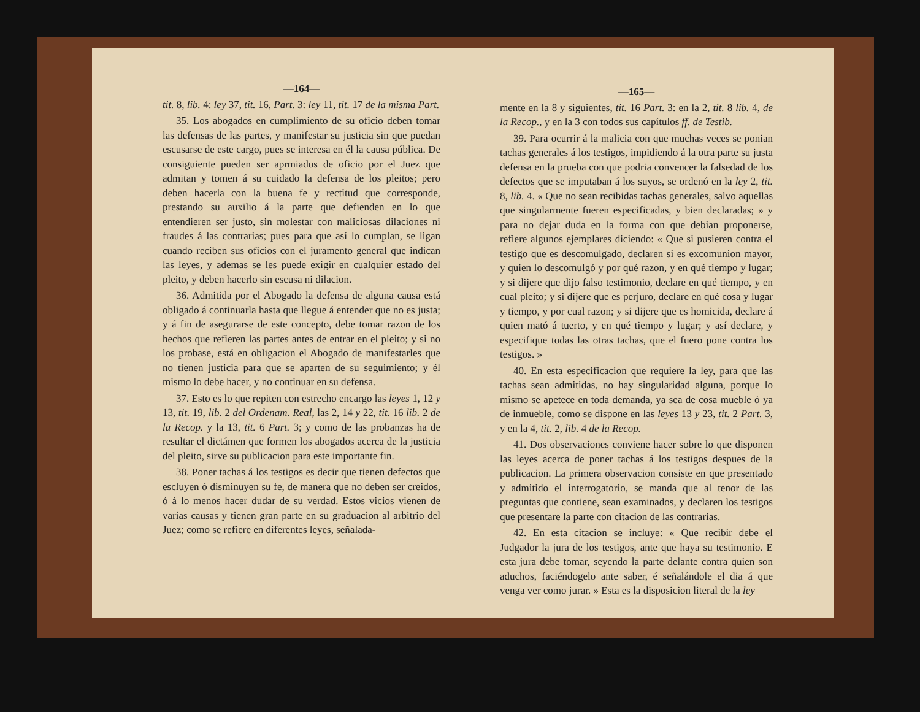—164—
tit. 8, lib. 4: ley 37, tit. 16, Part. 3: ley 11, tit. 17 de la misma Part.
35. Los abogados en cumplimiento de su oficio deben tomar las defensas de las partes, y manifestar su justicia sin que puedan escusarse de este cargo, pues se interesa en él la causa pública. De consiguiente pueden ser aprmiados de oficio por el Juez que admitan y tomen á su cuidado la defensa de los pleitos; pero deben hacerla con la buena fe y rectitud que corresponde, prestando su auxilio á la parte que defienden en lo que entendieren ser justo, sin molestar con maliciosas dilaciones ni fraudes á las contrarias; pues para que así lo cumplan, se ligan cuando reciben sus oficios con el juramento general que indican las leyes, y ademas se les puede exigir en cualquier estado del pleito, y deben hacerlo sin escusa ni dilacion.
36. Admitida por el Abogado la defensa de alguna causa está obligado á continuarla hasta que llegue á entender que no es justa; y á fin de asegurarse de este concepto, debe tomar razon de los hechos que refieren las partes antes de entrar en el pleito; y si no los probase, está en obligacion el Abogado de manifestarles que no tienen justicia para que se aparten de su seguimiento; y él mismo lo debe hacer, y no continuar en su defensa.
37. Esto es lo que repiten con estrecho encargo las leyes 1, 12 y 13, tit. 19, lib. 2 del Ordenam. Real, las 2, 14 y 22, tit. 16 lib. 2 de la Recop. y la 13, tit. 6 Part. 3; y como de las probanzas ha de resultar el dictámen que formen los abogados acerca de la justicia del pleito, sirve su publicacion para este importante fin.
38. Poner tachas á los testigos es decir que tienen defectos que escluyen ó disminuyen su fe, de manera que no deben ser creidos, ó á lo menos hacer dudar de su verdad. Estos vicios vienen de varias causas y tienen gran parte en su graduacion al arbitrio del Juez; como se refiere en diferentes leyes, señalada-
—165—
mente en la 8 y siguientes, tit. 16 Part. 3: en la 2, tit. 8 lib. 4, de la Recop., y en la 3 con todos sus capítulos ff. de Testib.
39. Para ocurrir á la malicia con que muchas veces se ponian tachas generales á los testigos, impidiendo á la otra parte su justa defensa en la prueba con que podria convencer la falsedad de los defectos que se imputaban á los suyos, se ordenó en la ley 2, tit. 8, lib. 4. « Que no sean recibidas tachas generales, salvo aquellas que singularmente fueren especificadas, y bien declaradas; » y para no dejar duda en la forma con que debian proponerse, refiere algunos ejemplares diciendo: « Que si pusieren contra el testigo que es descomulgado, declaren si es excomunion mayor, y quien lo descomulgó y por qué razon, y en qué tiempo y lugar; y si dijere que dijo falso testimonio, declare en qué tiempo, y en cual pleito; y si dijere que es perjuro, declare en qué cosa y lugar y tiempo, y por cual razon; y si dijere que es homicida, declare á quien mató á tuerto, y en qué tiempo y lugar; y así declare, y especifique todas las otras tachas, que el fuero pone contra los testigos. »
40. En esta especificacion que requiere la ley, para que las tachas sean admitidas, no hay singularidad alguna, porque lo mismo se apetece en toda demanda, ya sea de cosa mueble ó ya de inmueble, como se dispone en las leyes 13 y 23, tit. 2 Part. 3, y en la 4, tit. 2, lib. 4 de la Recop.
41. Dos observaciones conviene hacer sobre lo que disponen las leyes acerca de poner tachas á los testigos despues de la publicacion. La primera observacion consiste en que presentado y admitido el interrogatorio, se manda que al tenor de las preguntas que contiene, sean examinados, y declaren los testigos que presentare la parte con citacion de las contrarias.
42. En esta citacion se incluye: « Que recibir debe el Judgador la jura de los testigos, ante que haya su testimonio. E esta jura debe tomar, seyendo la parte delante contra quien son aduchos, faciéndogelo ante saber, é señalándole el dia á que venga ver como jurar. » Esta es la disposicion literal de la ley